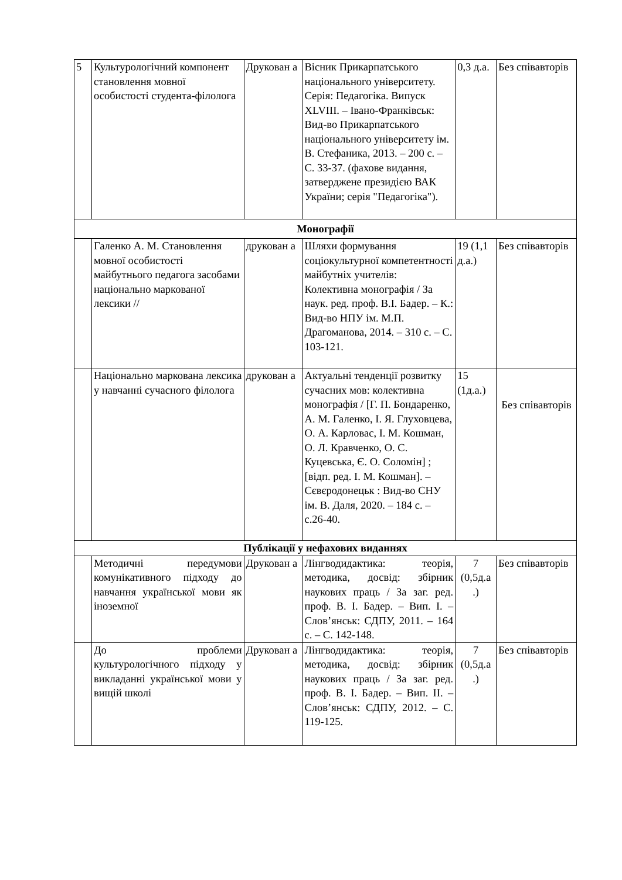| 5 | Культурологічний компонент становлення мовної особистості студента-філолога | Друкован а | Вісник Прикарпатського національного університету. Серія: Педагогіка. Випуск XLVIII. – Івано-Франківськ: Вид-во Прикарпатського національного університету ім. В. Стефаника, 2013. – 200 с. – С. 33-37. (фахове видання, затверджене президією ВАК України; серія "Педагогіка"). | 0,3 д.а. | Без співавторів |
| Монографії | | | | | |
| | Галенко А. М. Становлення мовної особистості майбутнього педагога засобами національно маркованої лексики // | друкован а | Шляхи формування соціокультурної компетентності майбутніх учителів: Колективна монографія / За наук. ред. проф. В.І. Бадер. – К.: Вид-во НПУ ім. М.П. Драгоманова, 2014. – 310 с. – С. 103-121. | 19 (1,1 д.а.) | Без співавторів |
| | Національно маркована лексика у навчанні сучасного філолога | друкован а | Актуальні тенденції розвитку сучасних мов: колективна монографія / [Г. П. Бондаренко, А. М. Галенко, І. Я. Глуховцева, О. А. Карловас, І. М. Кошман, О. Л. Кравченко, О. С. Куцевська, Є. О. Соломін] ; [відп. ред. І. М. Кошман]. – Сєвєродонецьк : Вид-во СНУ ім. В. Даля, 2020. – 184 с. – с.26-40. | 15 (1д.а.) | Без співавторів |
| Публікації у нефахових виданнях | | | | | |
| | Методичні передумови комунікативного підходу до навчання української мови як іноземної | Друкован а | Лінгводидактика: теорія, методика, досвід: збірник наукових праць / За заг. ред. проф. В. І. Бадер. – Вип. І. – Слов’янськ: СДПУ, 2011. – 164 с. – С. 142-148. | 7 (0,5д.а .) | Без співавторів |
| | До проблеми культурологічного підходу у викладанні української мови у вищій школі | Друкован а | Лінгводидактика: теорія, методика, досвід: збірник наукових праць / За заг. ред. проф. В. І. Бадер. – Вип. ІІ. – Слов’янськ: СДПУ, 2012. – С. 119-125. | 7 (0,5д.а .) | Без співавторів |